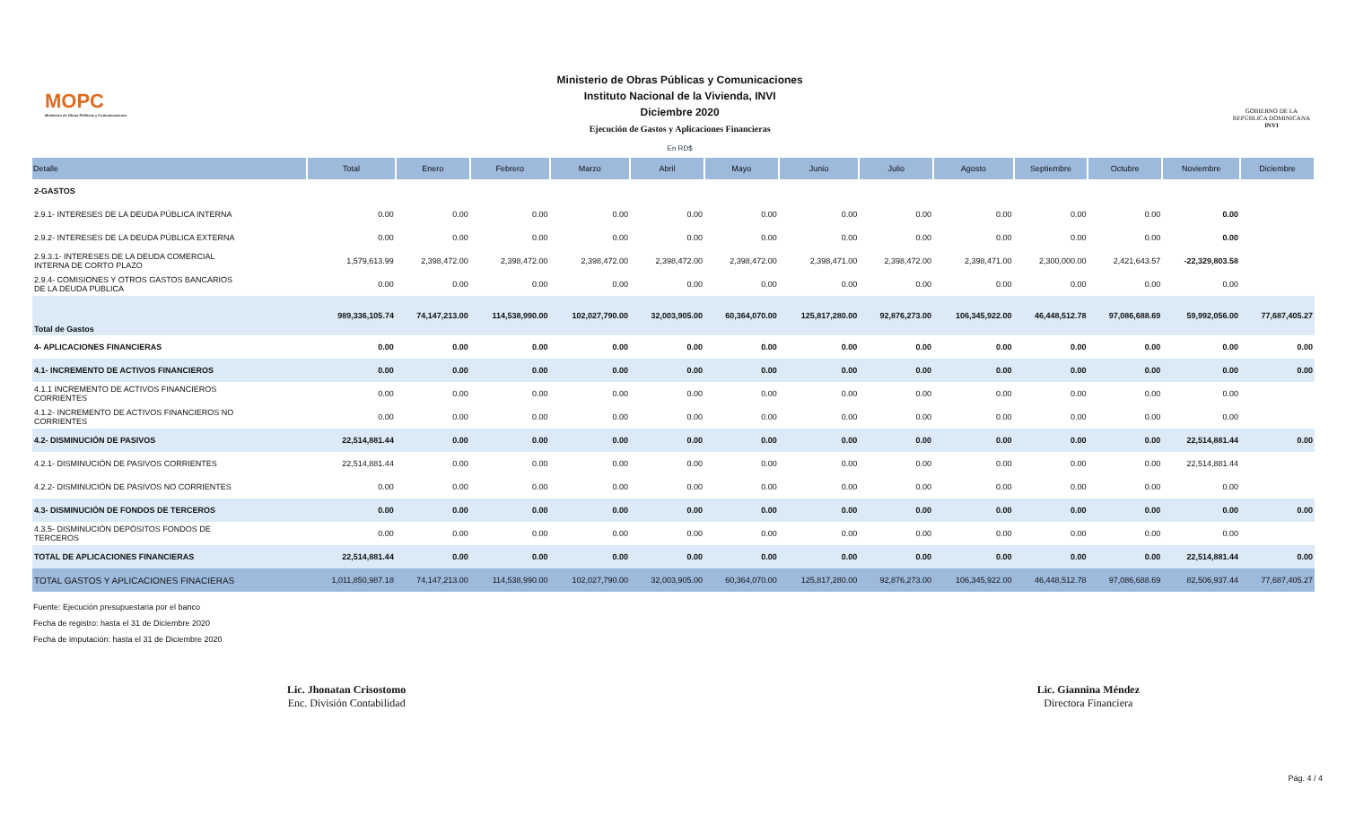MOPC
Ministerio de Obras Públicas y Comunicaciones
Ministerio de Obras Públicas y Comunicaciones
Instituto Nacional de la Vivienda, INVI
Diciembre 2020
Ejecución de Gastos y Aplicaciones Financieras
En RD$
GOBIERNO DE LA
REPÚBLICA DOMINICANA
INVI
| Detalle | Total | Enero | Febrero | Marzo | Abril | Mayo | Junio | Julio | Agosto | Septiembre | Octubre | Noviembre | Diciembre |
| --- | --- | --- | --- | --- | --- | --- | --- | --- | --- | --- | --- | --- | --- |
| 2-GASTOS | | | | | | | | | | | | | |
| 2.9.1- INTERESES DE LA DEUDA PÚBLICA INTERNA | 0.00 | 0.00 | 0.00 | 0.00 | 0.00 | 0.00 | 0.00 | 0.00 | 0.00 | 0.00 | 0.00 | 0.00 | |
| 2.9.2- INTERESES DE LA DEUDA PÚBLICA EXTERNA | 0.00 | 0.00 | 0.00 | 0.00 | 0.00 | 0.00 | 0.00 | 0.00 | 0.00 | 0.00 | 0.00 | 0.00 | |
| 2.9.3.1- INTERESES DE LA DEUDA COMERCIAL INTERNA DE CORTO PLAZO | 1,579,613.99 | 2,398,472.00 | 2,398,472.00 | 2,398,472.00 | 2,398,472.00 | 2,398,472.00 | 2,398,471.00 | 2,398,472.00 | 2,398,471.00 | 2,300,000.00 | 2,421,643.57 | -22,329,803.58 | |
| 2.9.4- COMISIONES Y OTROS GASTOS BANCARIOS DE LA DEUDA PÚBLICA | 0.00 | 0.00 | 0.00 | 0.00 | 0.00 | 0.00 | 0.00 | 0.00 | 0.00 | 0.00 | 0.00 | 0.00 | |
| Total de Gastos | 989,336,105.74 | 74,147,213.00 | 114,538,990.00 | 102,027,790.00 | 32,003,905.00 | 60,364,070.00 | 125,817,280.00 | 92,876,273.00 | 106,345,922.00 | 46,448,512.78 | 97,086,688.69 | 59,992,056.00 | 77,687,405.27 |
| 4- APLICACIONES FINANCIERAS | 0.00 | 0.00 | 0.00 | 0.00 | 0.00 | 0.00 | 0.00 | 0.00 | 0.00 | 0.00 | 0.00 | 0.00 | 0.00 |
| 4.1- INCREMENTO DE ACTIVOS FINANCIEROS | 0.00 | 0.00 | 0.00 | 0.00 | 0.00 | 0.00 | 0.00 | 0.00 | 0.00 | 0.00 | 0.00 | 0.00 | 0.00 |
| 4.1.1 INCREMENTO DE ACTIVOS FINANCIEROS CORRIENTES | 0.00 | 0.00 | 0.00 | 0.00 | 0.00 | 0.00 | 0.00 | 0.00 | 0.00 | 0.00 | 0.00 | 0.00 | |
| 4.1.2- INCREMENTO DE ACTIVOS FINANCIEROS NO CORRIENTES | 0.00 | 0.00 | 0.00 | 0.00 | 0.00 | 0.00 | 0.00 | 0.00 | 0.00 | 0.00 | 0.00 | 0.00 | |
| 4.2- DISMINUCIÓN DE PASIVOS | 22,514,881.44 | 0.00 | 0.00 | 0.00 | 0.00 | 0.00 | 0.00 | 0.00 | 0.00 | 0.00 | 0.00 | 22,514,881.44 | 0.00 |
| 4.2.1- DISMINUCIÓN DE PASIVOS CORRIENTES | 22,514,881.44 | 0.00 | 0.00 | 0.00 | 0.00 | 0.00 | 0.00 | 0.00 | 0.00 | 0.00 | 0.00 | 22,514,881.44 | |
| 4.2.2- DISMINUCIÓN DE PASIVOS NO CORRIENTES | 0.00 | 0.00 | 0.00 | 0.00 | 0.00 | 0.00 | 0.00 | 0.00 | 0.00 | 0.00 | 0.00 | 0.00 | |
| 4.3- DISMINUCIÓN DE FONDOS DE TERCEROS | 0.00 | 0.00 | 0.00 | 0.00 | 0.00 | 0.00 | 0.00 | 0.00 | 0.00 | 0.00 | 0.00 | 0.00 | 0.00 |
| 4.3.5- DISMINUCIÓN DEPÓSITOS FONDOS DE TERCEROS | 0.00 | 0.00 | 0.00 | 0.00 | 0.00 | 0.00 | 0.00 | 0.00 | 0.00 | 0.00 | 0.00 | 0.00 | |
| TOTAL DE APLICACIONES FINANCIERAS | 22,514,881.44 | 0.00 | 0.00 | 0.00 | 0.00 | 0.00 | 0.00 | 0.00 | 0.00 | 0.00 | 0.00 | 22,514,881.44 | 0.00 |
| TOTAL GASTOS Y APLICACIONES FINACIERAS | 1,011,850,987.18 | 74,147,213.00 | 114,538,990.00 | 102,027,790.00 | 32,003,905.00 | 60,364,070.00 | 125,817,280.00 | 92,876,273.00 | 106,345,922.00 | 46,448,512.78 | 97,086,688.69 | 82,506,937.44 | 77,687,405.27 |
Fuente: Ejecución presupuestaria por el banco
Fecha de registro: hasta el 31 de Diciembre 2020
Fecha de imputación: hasta el 31 de Diciembre 2020
Lic. Jhonatan Crisostomo
Enc. División Contabilidad
Lic. Giannina Méndez
Directora Financiera
Pág. 4 / 4